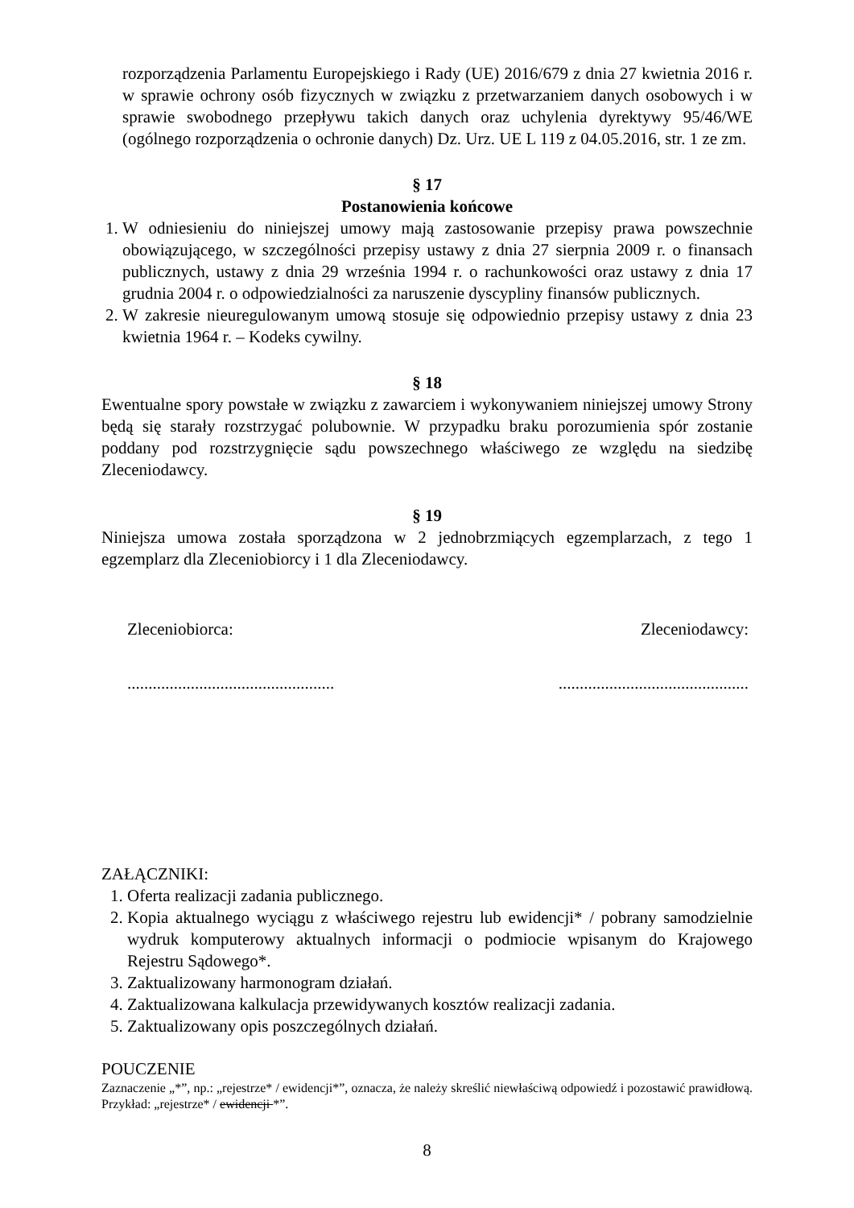rozporządzenia Parlamentu Europejskiego i Rady (UE) 2016/679 z dnia 27 kwietnia 2016 r. w sprawie ochrony osób fizycznych w związku z przetwarzaniem danych osobowych i w sprawie swobodnego przepływu takich danych oraz uchylenia dyrektywy 95/46/WE (ogólnego rozporządzenia o ochronie danych) Dz. Urz. UE L 119 z 04.05.2016, str. 1 ze zm.
§ 17
Postanowienia końcowe
1. W odniesieniu do niniejszej umowy mają zastosowanie przepisy prawa powszechnie obowiązującego, w szczególności przepisy ustawy z dnia 27 sierpnia 2009 r. o finansach publicznych, ustawy z dnia 29 września 1994 r. o rachunkowości oraz ustawy z dnia 17 grudnia 2004 r. o odpowiedzialności za naruszenie dyscypliny finansów publicznych.
2. W zakresie nieuregulowanym umową stosuje się odpowiednio przepisy ustawy z dnia 23 kwietnia 1964 r. – Kodeks cywilny.
§ 18
Ewentualne spory powstałe w związku z zawarciem i wykonywaniem niniejszej umowy Strony będą się starały rozstrzygać polubownie. W przypadku braku porozumienia spór zostanie poddany pod rozstrzygnięcie sądu powszechnego właściwego ze względu na siedzibę Zleceniodawcy.
§ 19
Niniejsza umowa została sporządzona w 2 jednobrzmiących egzemplarzach, z tego 1 egzemplarz dla Zleceniobiorcy i 1 dla Zleceniodawcy.
Zleceniobiorca: Zleceniodawcy:
..............................................................................................
ZAŁĄCZNIKI:
1. Oferta realizacji zadania publicznego.
2. Kopia aktualnego wyciągu z właściwego rejestru lub ewidencji* / pobrany samodzielnie wydruk komputerowy aktualnych informacji o podmiocie wpisanym do Krajowego Rejestru Sądowego*.
3. Zaktualizowany harmonogram działań.
4. Zaktualizowana kalkulacja przewidywanych kosztów realizacji zadania.
5. Zaktualizowany opis poszczególnych działań.
POUCZENIE
Zaznaczenie „*”, np.: „rejestrze* / ewidencji*”, oznacza, że należy skreślić niewłaściwą odpowiedź i pozostawić prawidłową. Przykład: „rejestrze* / ewidencji *”.
8